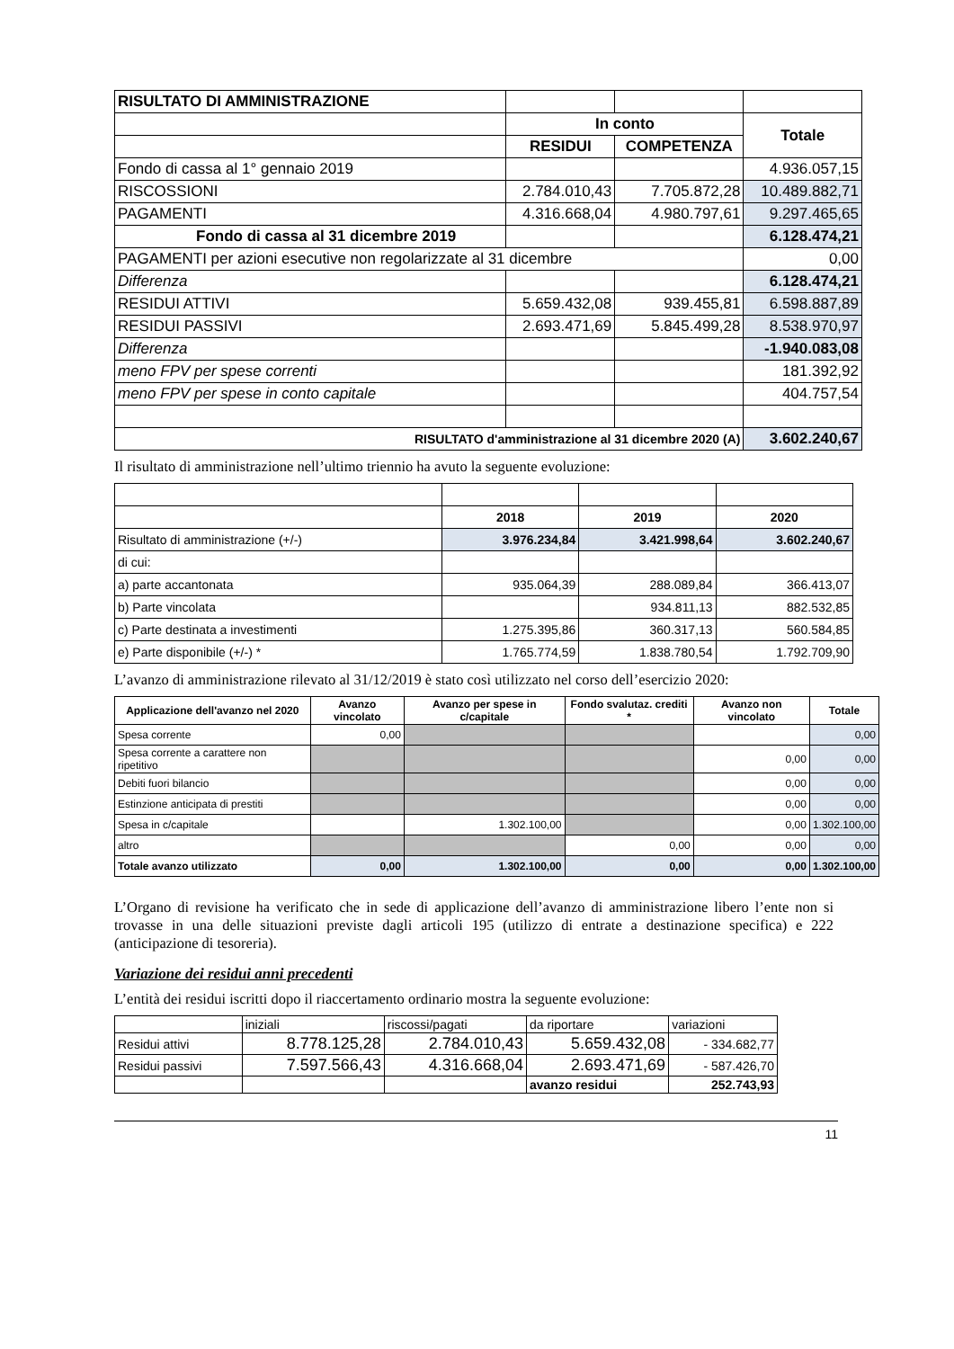| RISULTATO DI AMMINISTRAZIONE | | | |
| | In conto | | Totale |
| | RESIDUI | COMPETENZA | |
| Fondo di cassa al 1° gennaio 2019 | | | 4.936.057,15 |
| RISCOSSIONI | 2.784.010,43 | 7.705.872,28 | 10.489.882,71 |
| PAGAMENTI | 4.316.668,04 | 4.980.797,61 | 9.297.465,65 |
| Fondo di cassa al 31 dicembre 2019 | | | 6.128.474,21 |
| PAGAMENTI per azioni esecutive non regolarizzate al 31 dicembre | | | 0,00 |
| Differenza | | | 6.128.474,21 |
| RESIDUI ATTIVI | 5.659.432,08 | 939.455,81 | 6.598.887,89 |
| RESIDUI PASSIVI | 2.693.471,69 | 5.845.499,28 | 8.538.970,97 |
| Differenza | | | -1.940.083,08 |
| meno FPV per spese correnti | | | 181.392,92 |
| meno FPV per spese in conto capitale | | | 404.757,54 |
| RISULTATO d'amministrazione al 31 dicembre 2020 (A) | | | 3.602.240,67 |
Il risultato di amministrazione nell’ultimo triennio ha avuto la seguente evoluzione:
| | 2018 | 2019 | 2020 |
| Risultato di amministrazione (+/-) | 3.976.234,84 | 3.421.998,64 | 3.602.240,67 |
| di cui: | | | |
| a) parte accantonata | 935.064,39 | 288.089,84 | 366.413,07 |
| b) Parte vincolata | | 934.811,13 | 882.532,85 |
| c) Parte destinata a investimenti | 1.275.395,86 | 360.317,13 | 560.584,85 |
| e) Parte disponibile (+/-) * | 1.765.774,59 | 1.838.780,54 | 1.792.709,90 |
L’avanzo di amministrazione rilevato al 31/12/2019 è stato così utilizzato nel corso dell’esercizio 2020:
| Applicazione dell'avanzo nel 2020 | Avanzo vincolato | Avanzo per spese in c/capitale | Fondo svalutaz. crediti * | Avanzo non vincolato | Totale |
| --- | --- | --- | --- | --- | --- |
| Spesa corrente | 0,00 | | | | 0,00 |
| Spesa corrente a carattere non ripetitivo | | | | 0,00 | 0,00 |
| Debiti fuori bilancio | | | | 0,00 | 0,00 |
| Estinzione anticipata di prestiti | | | | 0,00 | 0,00 |
| Spesa in c/capitale | | 1.302.100,00 | | 0,00 | 1.302.100,00 |
| altro | | | 0,00 | 0,00 | 0,00 |
| Totale avanzo utilizzato | 0,00 | 1.302.100,00 | 0,00 | 0,00 | 1.302.100,00 |
L’Organo di revisione ha verificato che in sede di applicazione dell’avanzo di amministrazione libero l’ente non si trovasse in una delle situazioni previste dagli articoli 195 (utilizzo di entrate a destinazione specifica) e 222 (anticipazione di tesoreria).
Variazione dei residui anni precedenti
L’entità dei residui iscritti dopo il riaccertamento ordinario mostra la seguente evoluzione:
| | iniziali | riscossi/pagati | da riportare | variazioni |
| Residui attivi | 8.778.125,28 | 2.784.010,43 | 5.659.432,08 | - 334.682,77 |
| Residui passivi | 7.597.566,43 | 4.316.668,04 | 2.693.471,69 | - 587.426,70 |
| | | | avanzo residui | 252.743,93 |
11